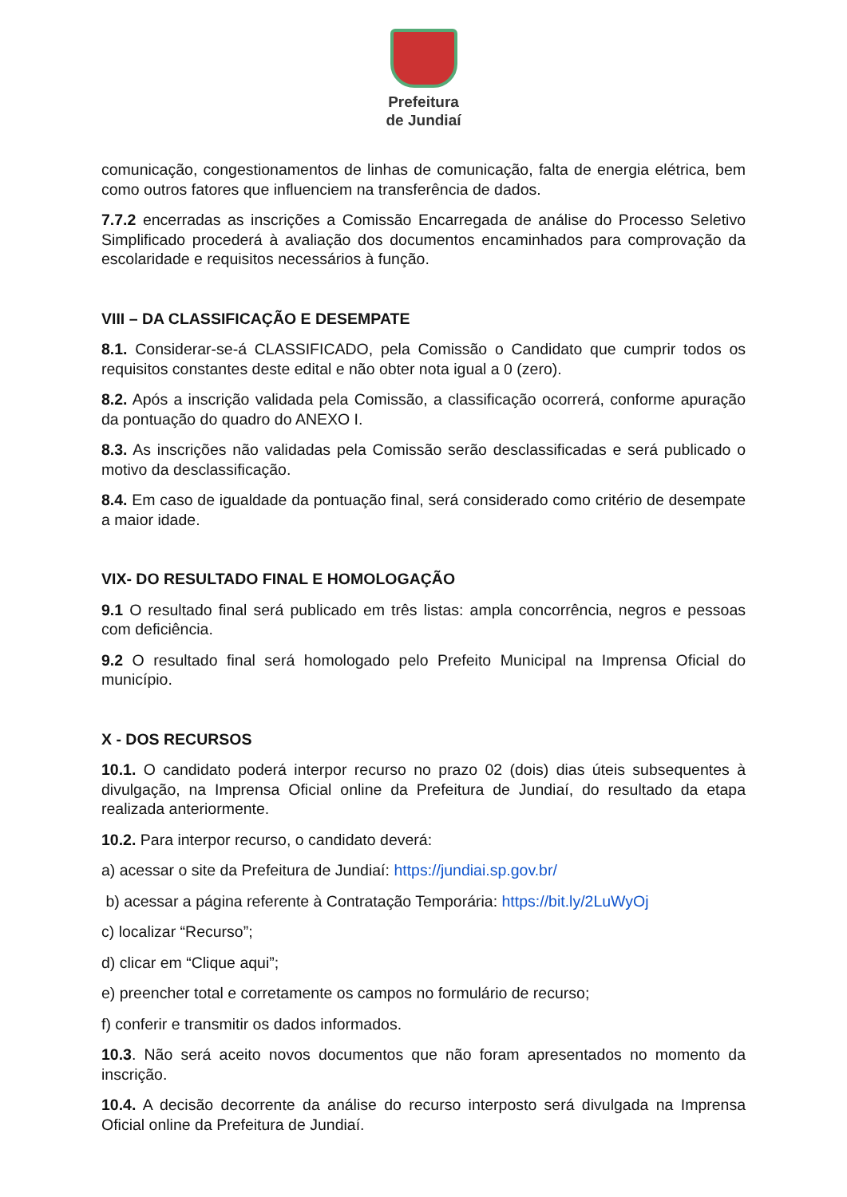Prefeitura
de Jundiaí
comunicação, congestionamentos de linhas de comunicação, falta de energia elétrica, bem como outros fatores que influenciem na transferência de dados.
7.7.2 encerradas as inscrições a Comissão Encarregada de análise do Processo Seletivo Simplificado procederá à avaliação dos documentos encaminhados para comprovação da escolaridade e requisitos necessários à função.
VIII – DA CLASSIFICAÇÃO E DESEMPATE
8.1. Considerar-se-á CLASSIFICADO, pela Comissão o Candidato que cumprir todos os requisitos constantes deste edital e não obter nota igual a 0 (zero).
8.2. Após a inscrição validada pela Comissão, a classificação ocorrerá, conforme apuração da pontuação do quadro do ANEXO I.
8.3. As inscrições não validadas pela Comissão serão desclassificadas e será publicado o motivo da desclassificação.
8.4. Em caso de igualdade da pontuação final, será considerado como critério de desempate a maior idade.
VIX- DO RESULTADO FINAL E HOMOLOGAÇÃO
9.1 O resultado final será publicado em três listas: ampla concorrência, negros e pessoas com deficiência.
9.2 O resultado final será homologado pelo Prefeito Municipal na Imprensa Oficial do município.
X - DOS RECURSOS
10.1. O candidato poderá interpor recurso no prazo 02 (dois) dias úteis subsequentes à divulgação, na Imprensa Oficial online da Prefeitura de Jundiaí, do resultado da etapa realizada anteriormente.
10.2. Para interpor recurso, o candidato deverá:
a) acessar o site da Prefeitura de Jundiaí: https://jundiai.sp.gov.br/
b) acessar a página referente à Contratação Temporária: https://bit.ly/2LuWyOj
c) localizar “Recurso”;
d) clicar em “Clique aqui”;
e) preencher total e corretamente os campos no formulário de recurso;
f) conferir e transmitir os dados informados.
10.3. Não será aceito novos documentos que não foram apresentados no momento da inscrição.
10.4. A decisão decorrente da análise do recurso interposto será divulgada na Imprensa Oficial online da Prefeitura de Jundiaí.